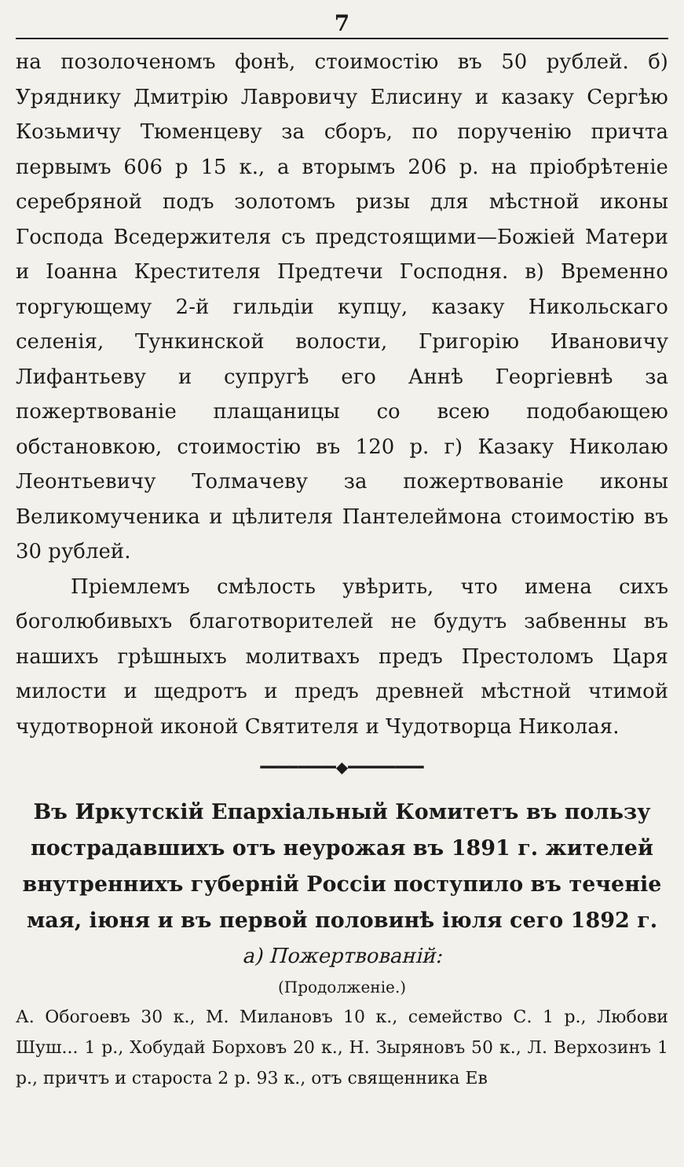7
на позолоченомъ фонѣ, стоимостію въ 50 рублей. б) Уряднику Дмитрію Лавровичу Елисину и казаку Сергѣю Козьмичу Тюменцеву за сборъ, по порученію причта первымъ 606 р 15 к., а вторымъ 206 р. на пріобрѣтеніе серебряной подъ золотомъ ризы для мѣстной иконы Господа Вседержителя съ предстоящими—Божіей Матери и Іоанна Крестителя Предтечи Господня. в) Временно торгующему 2-й гильдіи купцу, казаку Никольскаго селенія, Тункинской волости, Григорію Ивановичу Лифантьеву и супругѣ его Аннѣ Георгіевнѣ за пожертвованіе плащаницы со всею подобающею обстановкою, стоимостію въ 120 р. г) Казаку Николаю Леонтьевичу Толмачеву за пожертвованіе иконы Великомученика и цѣлителя Пантелеймона стоимостію въ 30 рублей.
Пріемлемъ смѣлость увѣрить, что имена сихъ боголюбивыхъ благотворителей не будутъ забвенны въ нашихъ грѣшныхъ молитвахъ предъ Престоломъ Царя милости и щедротъ и предъ древней мѣстной чтимой чудотворной иконой Святителя и Чудотворца Николая.
━━━━━━━━◆━━━━━━━━
Въ Иркутскій Епархіальный Комитетъ въ пользу пострадавшихъ отъ неурожая въ 1891 г. жителей внутреннихъ губерній Россіи поступило въ теченіе мая, іюня и въ первой половинѣ іюля сего 1892 г.
а) Пожертвованій:
(Продолженіе.)
А. Обогоевъ 30 к., М. Милановъ 10 к., семейство С. 1 р., Любови Шуш... 1 р., Хобудай Борховъ 20 к., Н. Зыряновъ 50 к., Л. Верхозинъ 1 р., причтъ и староста 2 р. 93 к., отъ священника Ев